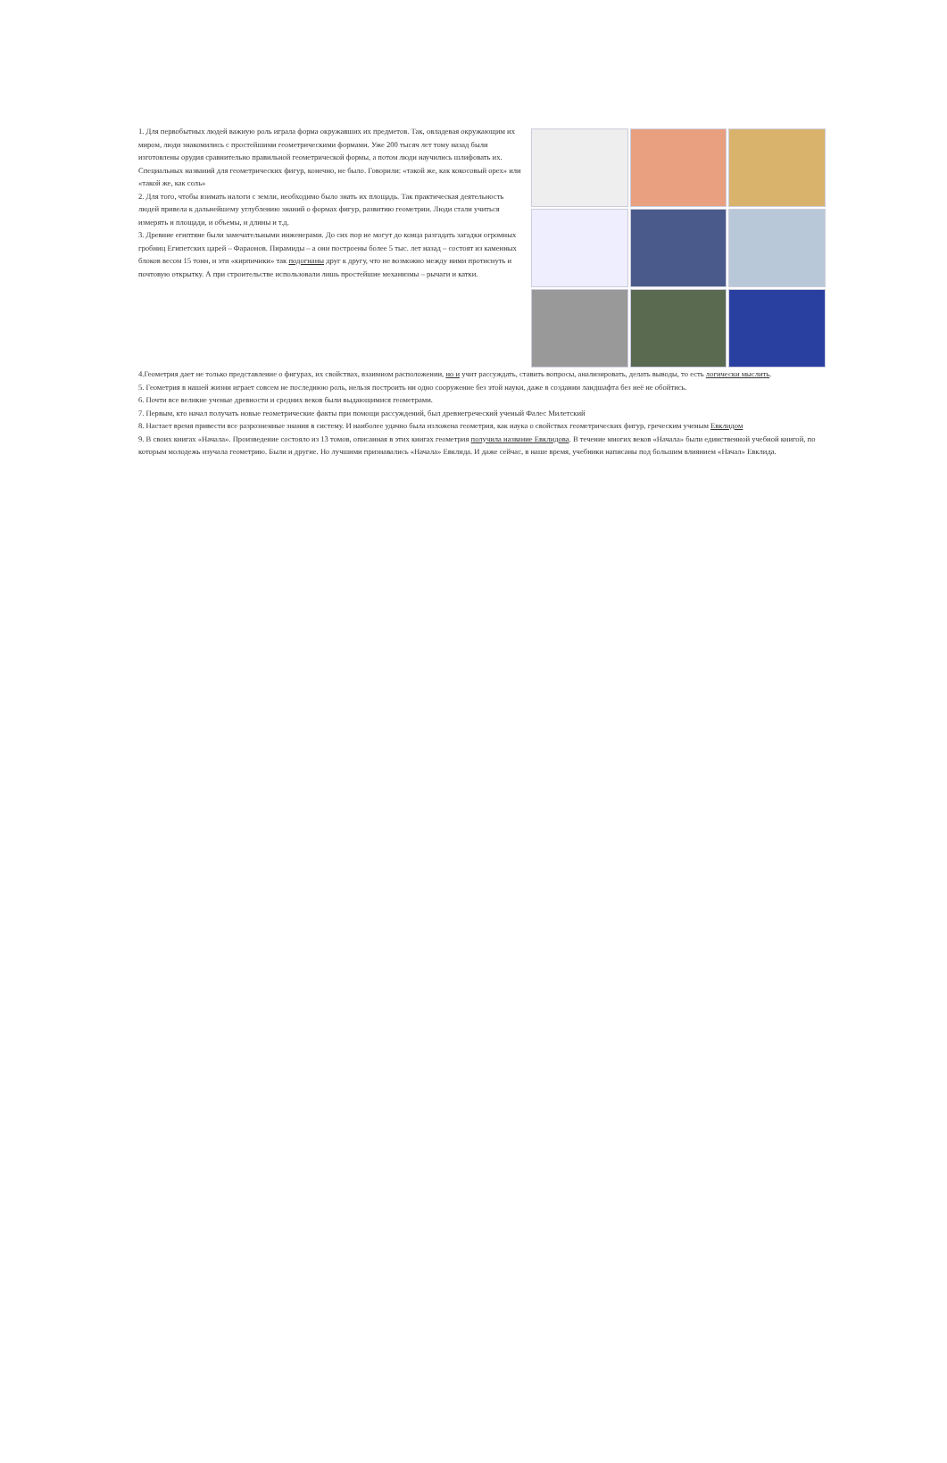1. Для первобытных людей важную роль играла форма окружавших их предметов. Так, овладевая окружающим их миром, люди знакомились с простейшими геометрическими формами. Уже 200 тысяч лет тому назад были изготовлены орудия сравнительно правильной геометрической формы, а потом люди научились шлифовать их. Специальных названий для геометрических фигур, конечно, не было. Говорили: «такой же, как кокосовый орех» или «такой же, как соль»
2. Для того, чтобы взимать налоги с земли, необходимо было знать их площадь. Так практическая деятельность людей привела к дальнейшему углублению знаний о формах фигур, развитию геометрии. Люди стали учиться измерять и площади, и объемы, и длины и т.д.
3. Древние египтяне были замечательными инженерами. До сих пор не могут до конца разгадать загадки огромных гробниц Египетских царей – Фараонов. Пирамиды – а они построены более 5 тыс. лет назад – состоят из каменных блоков весом 15 тонн, и эти «кирпичики» так подогнаны друг к другу, что не возможно между ними протиснуть и почтовую открытку. А при строительстве использовали лишь простейшие механизмы – рычаги и катки.
4.Геометрия дает не только представление о фигурах, их свойствах, взаимном расположении, но и учит рассуждать, ставить вопросы, анализировать, делать выводы, то есть логически мыслить.
5. Геометрия в нашей жизни играет совсем не последнюю роль, нельзя построить ни одно сооружение без этой науки, даже в создании ландшафта без неё не обойтись.
6. Почти все великие ученые древности и средних веков были выдающимися геометрами.
7. Первым, кто начал получать новые геометрические факты при помощи рассуждений, был древнегреческий ученый Фалес Милетский
8. Настает время привести все разрозненные знания в систему. И наиболее удачно была изложена геометрия, как наука о свойствах геометрических фигур, греческим ученым Евклидом
9. В своих книгах «Начала». Произведение состояло из 13 томов, описанная в этих книгах геометрия получила название Евклидова. В течение многих веков «Начала» были единственной учебной книгой, по которым молодежь изучала геометрию. Были и другие. Но лучшими признавались «Начала» Евклида. И даже сейчас, в наше время, учебники написаны под большим влиянием «Начал» Евклида.